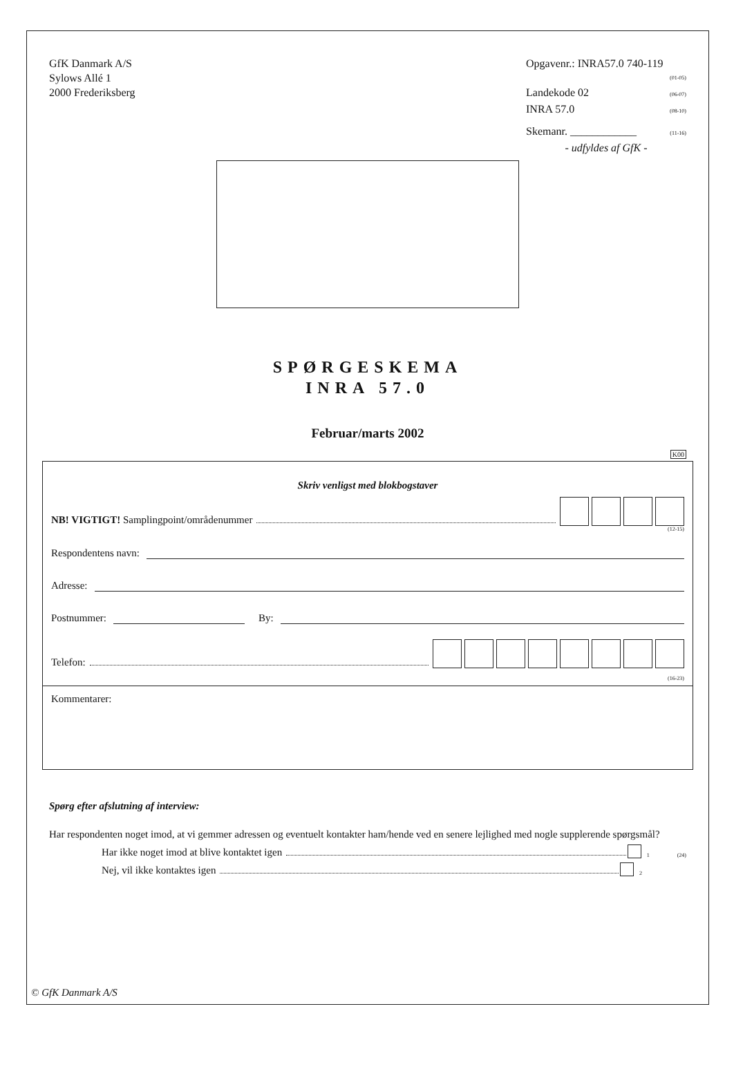GfK Danmark A/S
Sylows Allé 1
2000 Frederiksberg
Opgavenr.: INRA57.0 740-119
(01-05)
Landekode 02 (06-07)
INRA 57.0 (08-10)
Skemanr. ____________ (11-16)
- udfyldes af GfK -
SPØRGESKEMA
INRA 57.0
Februar/marts 2002
K00
Skriv venligst med blokbogstaver
NB! VIGTIGT! Samplingpoint/områdenummer
(12-15)
Respondentens navn:
Adresse:
Postnummer: By:
Telefon:
(16-23)
Kommentarer:
Spørg efter afslutning af interview:
Har respondenten noget imod, at vi gemmer adressen og eventuelt kontakter ham/hende ved en senere lejlighed med nogle supplerende spørgsmål?
Har ikke noget imod at blive kontaktet igen 1 (24)
Nej, vil ikke kontaktes igen 2
© GfK Danmark A/S